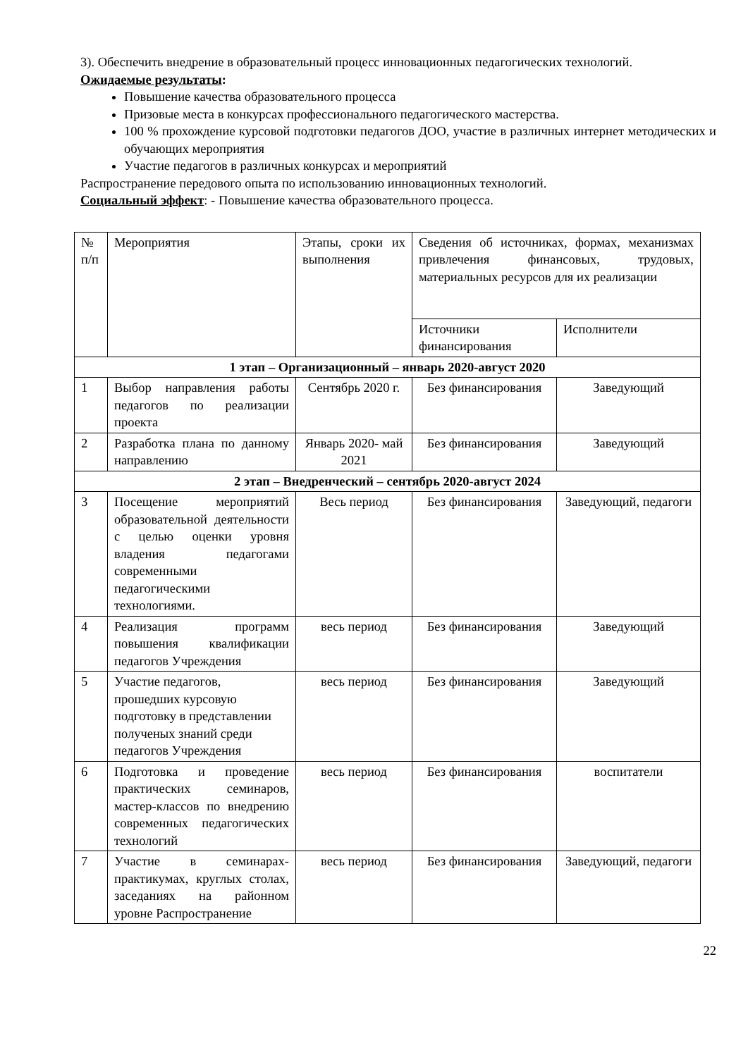3). Обеспечить внедрение в образовательный процесс инновационных педагогических технологий.
Ожидаемые результаты:
Повышение качества образовательного процесса
Призовые места в конкурсах профессионального педагогического мастерства.
100 % прохождение курсовой подготовки педагогов ДОО, участие в различных интернет методических и обучающих мероприятия
Участие педагогов в различных конкурсах и мероприятий
Распространение передового опыта по использованию инновационных технологий.
Социальный эффект: - Повышение качества образовательного процесса.
| № п/п | Мероприятия | Этапы, сроки их выполнения | Сведения об источниках, формах, механизмах привлечения финансовых, трудовых, материальных ресурсов для их реализации | |
| | | | Источники финансирования | Исполнители |
| 1 этап – Организационный – январь 2020-август 2020 | | | | |
| 1 | Выбор направления работы педагогов по реализации проекта | Сентябрь 2020 г. | Без финансирования | Заведующий |
| 2 | Разработка плана по данному направлению | Январь 2020- май 2021 | Без финансирования | Заведующий |
| 2 этап – Внедренческий – сентябрь 2020-август 2024 | | | | |
| 3 | Посещение мероприятий образовательной деятельности с целью оценки уровня владения педагогами современными педагогическими технологиями. | Весь период | Без финансирования | Заведующий, педагоги |
| 4 | Реализация программ повышения квалификации педагогов Учреждения | весь период | Без финансирования | Заведующий |
| 5 | Участие педагогов, прошедших курсовую подготовку в представлении полученых знаний среди педагогов Учреждения | весь период | Без финансирования | Заведующий |
| 6 | Подготовка и проведение практических семинаров, мастер-классов по внедрению современных педагогических технологий | весь период | Без финансирования | воспитатели |
| 7 | Участие в семинарах-практикумах, круглых столах, заседаниях на районном уровне Распространение | весь период | Без финансирования | Заведующий, педагоги |
22